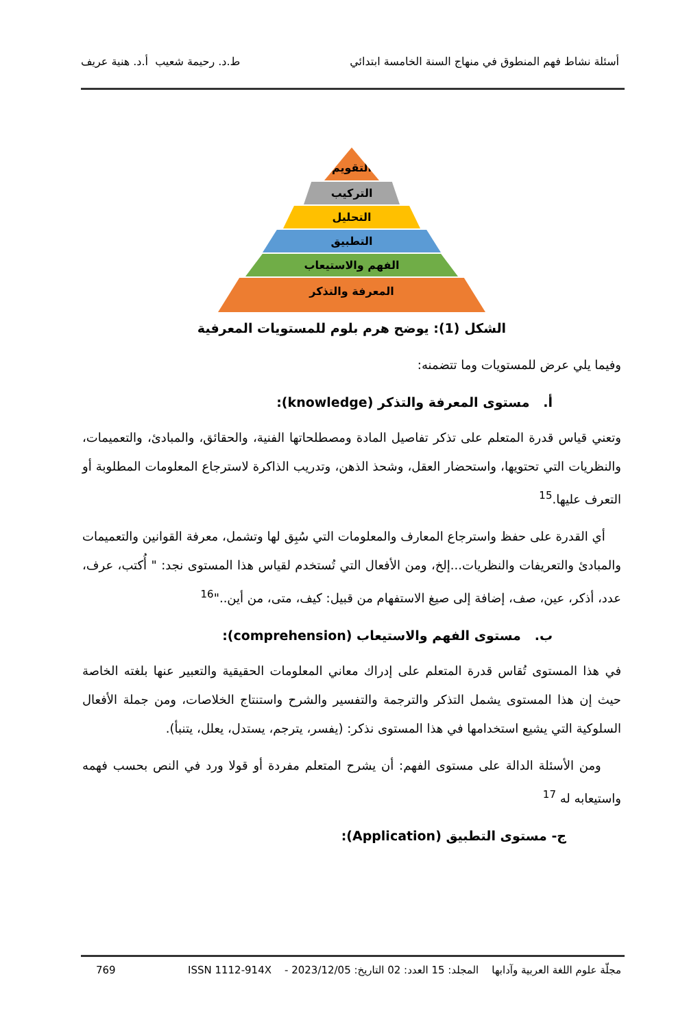أسئلة نشاط فهم المنطوق في منهاج السنة الخامسة ابتدائي ط.د. رحيمة شعيب أ.د. هنية عريف
التقويم
التركيب
التحليل
التطبيق
الفهم والاستيعاب
المعرفة والتذكر
الشكل (1): يوضح هرم بلوم للمستويات المعرفية
وفيما يلي عرض للمستويات وما تتضمنه:
أ. مستوى المعرفة والتذكر (knowledge):
وتعني قياس قدرة المتعلم على تذكر تفاصيل المادة ومصطلحاتها الفنية، والحقائق، والمبادئ، والتعميمات، والنظريات التي تحتويها، واستحضار العقل، وشحذ الذهن، وتدريب الذاكرة لاسترجاع المعلومات المطلوبة أو التعرف عليها.<sup>15</sup>
أي القدرة على حفظ واسترجاع المعارف والمعلومات التي سُبِق لها وتشمل، معرفة القوانين والتعميمات والمبادئ والتعريفات والنظريات...إلخ، ومن الأفعال التي تُستخدم لقياس هذا المستوى نجد: " أُكتب، عرف، عدد، أذكر، عين، صف، إضافة إلى صيغ الاستفهام من قبيل: كيف، متى، من أين.."<sup>16</sup>
ب. مستوى الفهم والاستيعاب (comprehension):
في هذا المستوى تُقاس قدرة المتعلم على إدراك معاني المعلومات الحقيقية والتعبير عنها بلغته الخاصة حيث إن هذا المستوى يشمل التذكر والترجمة والتفسير والشرح واستنتاج الخلاصات، ومن جملة الأفعال السلوكية التي يشيع استخدامها في هذا المستوى نذكر: (يفسر، يترجم، يستدل، يعلل، يتنبأ).
ومن الأسئلة الدالة على مستوى الفهم: أن يشرح المتعلم مفردة أو قولا ورد في النص بحسب فهمه واستيعابه له <sup>17</sup>
ج- مستوى التطبيق (Application):
مجلّة علوم اللغة العربية وآدابها المجلد: 15 العدد: 02 التاريخ: 2023/12/05 - ISSN 1112-914X 769